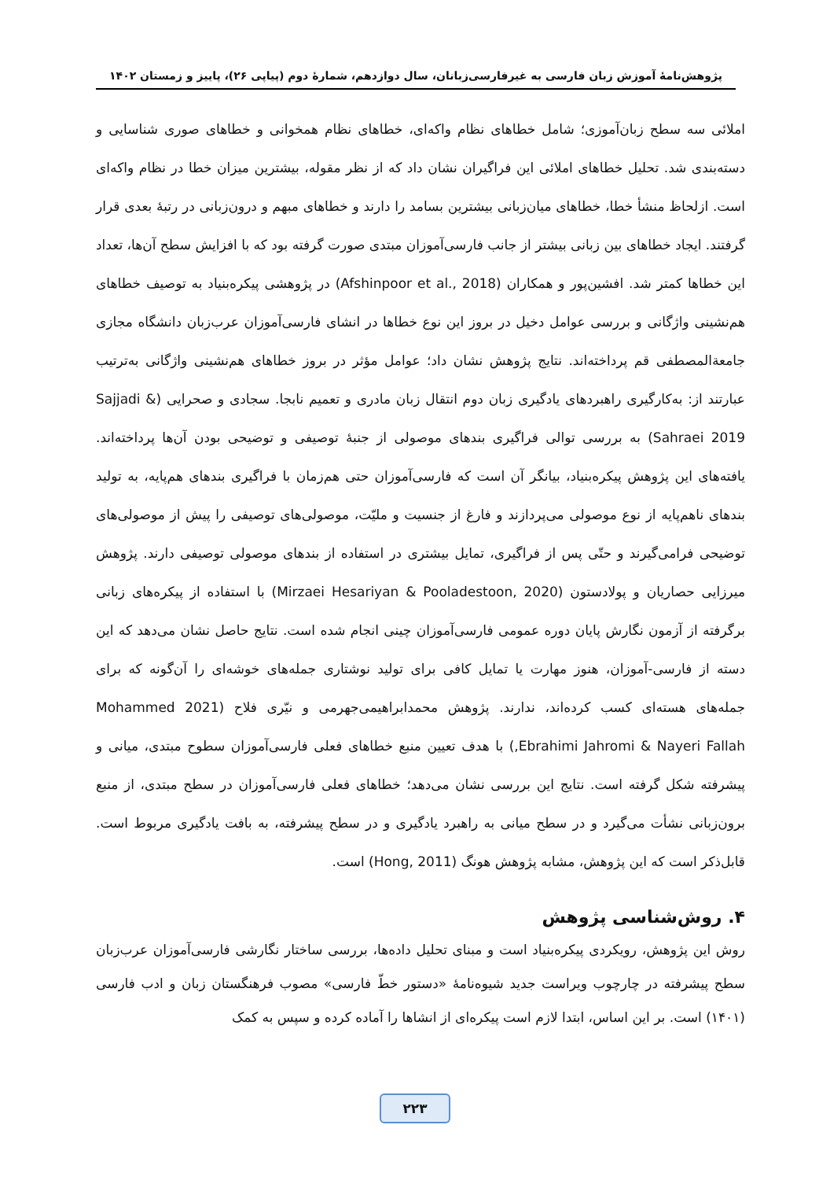پژوهش‌نامهٔ آموزش زبان فارسی به غیرفارسی‌زبانان، سال دوازدهم، شمارهٔ دوم (پیاپی ۲۶)، پاییز و زمستان ۱۴۰۲
املائی سه سطح زبان‌آموزی؛ شامل خطاهای نظام واکه‌ای، خطاهای نظام همخوانی و خطاهای صوری شناسایی و دسته‌بندی شد. تحلیل خطاهای املائی این فراگیران نشان داد که از نظر مقوله، بیشترین میزان خطا در نظام واکه‌ای است. ازلحاظ منشأ خطا، خطاهای میان‌زبانی بیشترین بسامد را دارند و خطاهای مبهم و درون‌زبانی در رتبهٔ بعدی قرار گرفتند. ایجاد خطاهای بین زبانی بیشتر از جانب فارسی‌آموزان مبتدی صورت گرفته بود که با افزایش سطح آن‌ها، تعداد این خطاها کمتر شد. افشین‌پور و همکاران (Afshinpoor et al., 2018) در پژوهشی پیکره‌بنیاد به توصیف خطاهای هم‌نشینی واژگانی و بررسی عوامل دخیل در بروز این نوع خطاها در انشای فارسی‌آموزان عرب‌زبان دانشگاه مجازی جامعة‌المصطفی قم پرداخته‌اند. نتایج پژوهش نشان داد؛ عوامل مؤثر در بروز خطاهای هم‌نشینی واژگانی به‌ترتیب عبارتند از: به‌کارگیری راهبردهای یادگیری زبان دوم انتقال زبان مادری و تعمیم نابجا. سجادی و صحرایی (Sajjadi & Sahraei 2019) به بررسی توالی فراگیری بندهای موصولی از جنبهٔ توصیفی و توضیحی بودن آن‌ها پرداخته‌اند. یافته‌های این پژوهش پیکره‌بنیاد، بیانگر آن است که فارسی‌آموزان حتی هم‌زمان با فراگیری بندهای هم‌پایه، به تولید بندهای ناهم‌پایه از نوع موصولی می‌پردازند و فارغ از جنسیت و ملیّت، موصولی‌های توصیفی را پیش از موصولی‌های توضیحی فرامی‌گیرند و حتّی پس از فراگیری، تمایل بیشتری در استفاده از بندهای موصولی توصیفی دارند. پژوهش میرزایی حصاریان و پولادستون (Mirzaei Hesariyan & Pooladestoon, 2020) با استفاده از پیکره‌های زبانی برگرفته از آزمون نگارش پایان دوره عمومی فارسی‌آموزان چینی انجام شده است. نتایج حاصل نشان می‌دهد که این دسته از فارسی-آموزان، هنوز مهارت یا تمایل کافی برای تولید نوشتاری جمله‌های خوشه‌ای را آن‌گونه که برای جمله‌های هسته‌ای کسب کرده‌اند، ندارند. پژوهش محمدابراهیمی‌جهرمی و نیّری فلاح (Mohammed 2021 Ebrahimi Jahromi & Nayeri Fallah,) با هدف تعیین منبع خطاهای فعلی فارسی‌آموزان سطوح مبتدی، میانی و پیشرفته شکل گرفته است. نتایج این بررسی نشان می‌دهد؛ خطاهای فعلی فارسی‌آموزان در سطح مبتدی، از منبع برون‌زبانی نشأت می‌گیرد و در سطح میانی به راهبرد یادگیری و در سطح پیشرفته، به بافت یادگیری مربوط است. قابل‌ذکر است که این پژوهش، مشابه پژوهش هونگ (Hong, 2011) است.
۴. روش‌شناسی پژوهش
روش این پژوهش، رویکردی پیکره‌بنیاد است و مبنای تحلیل داده‌ها، بررسی ساختار نگارشی فارسی‌آموزان عرب‌زبان سطح پیشرفته در چارچوب ویراست جدید شیوه‌نامهٔ «دستور خطّ فارسی» مصوب فرهنگستان زبان و ادب فارسی (۱۴۰۱) است. بر این اساس، ابتدا لازم است پیکره‌ای از انشاها را آماده کرده و سپس به کمک
۲۲۳